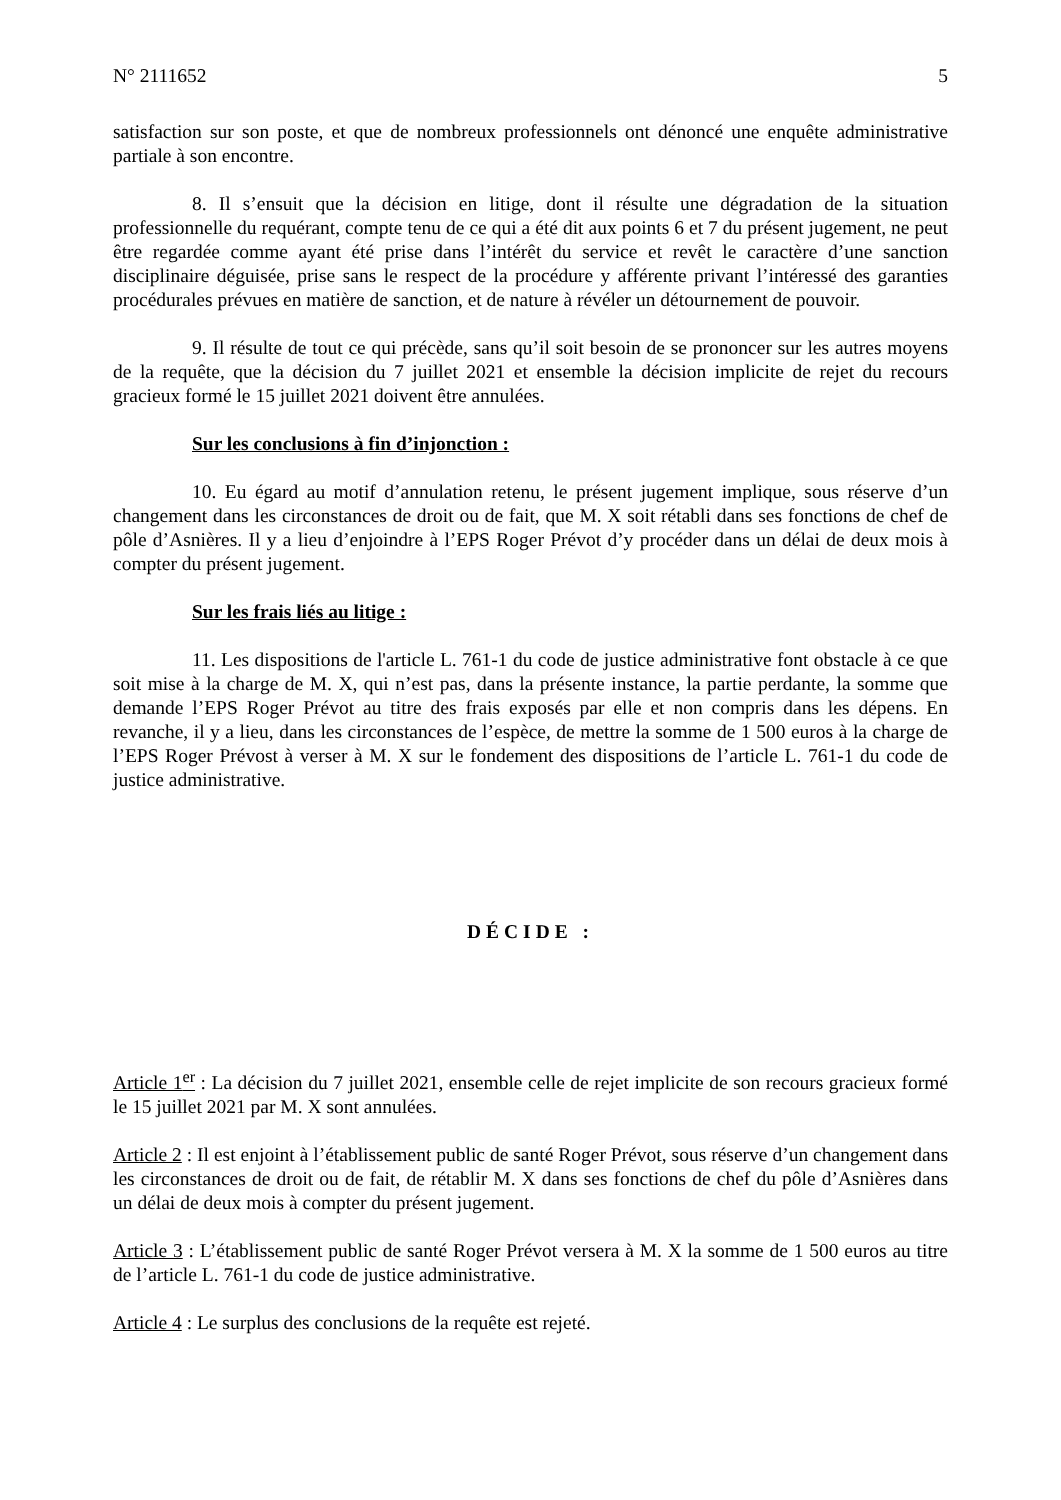N° 2111652 5
satisfaction sur son poste, et que de nombreux professionnels ont dénoncé une enquête administrative partiale à son encontre.
8. Il s’ensuit que la décision en litige, dont il résulte une dégradation de la situation professionnelle du requérant, compte tenu de ce qui a été dit aux points 6 et 7 du présent jugement, ne peut être regardée comme ayant été prise dans l’intérêt du service et revêt le caractère d’une sanction disciplinaire déguisée, prise sans le respect de la procédure y afférente privant l’intéressé des garanties procédurales prévues en matière de sanction, et de nature à révéler un détournement de pouvoir.
9. Il résulte de tout ce qui précède, sans qu’il soit besoin de se prononcer sur les autres moyens de la requête, que la décision du 7 juillet 2021 et ensemble la décision implicite de rejet du recours gracieux formé le 15 juillet 2021 doivent être annulées.
Sur les conclusions à fin d’injonction :
10. Eu égard au motif d’annulation retenu, le présent jugement implique, sous réserve d’un changement dans les circonstances de droit ou de fait, que M. X soit rétabli dans ses fonctions de chef de pôle d’Asnières. Il y a lieu d’enjoindre à l’EPS Roger Prévot d’y procéder dans un délai de deux mois à compter du présent jugement.
Sur les frais liés au litige :
11. Les dispositions de l'article L. 761-1 du code de justice administrative font obstacle à ce que soit mise à la charge de M. X, qui n’est pas, dans la présente instance, la partie perdante, la somme que demande l’EPS Roger Prévot au titre des frais exposés par elle et non compris dans les dépens. En revanche, il y a lieu, dans les circonstances de l’espèce, de mettre la somme de 1 500 euros à la charge de l’EPS Roger Prévost à verser à M. X sur le fondement des dispositions de l’article L. 761-1 du code de justice administrative.
DÉCIDE :
Article 1<sup>er</sup> : La décision du 7 juillet 2021, ensemble celle de rejet implicite de son recours gracieux formé le 15 juillet 2021 par M. X sont annulées.
Article 2 : Il est enjoint à l’établissement public de santé Roger Prévot, sous réserve d’un changement dans les circonstances de droit ou de fait, de rétablir M. X dans ses fonctions de chef du pôle d’Asnières dans un délai de deux mois à compter du présent jugement.
Article 3 : L’établissement public de santé Roger Prévot versera à M. X la somme de 1 500 euros au titre de l’article L. 761-1 du code de justice administrative.
Article 4 : Le surplus des conclusions de la requête est rejeté.